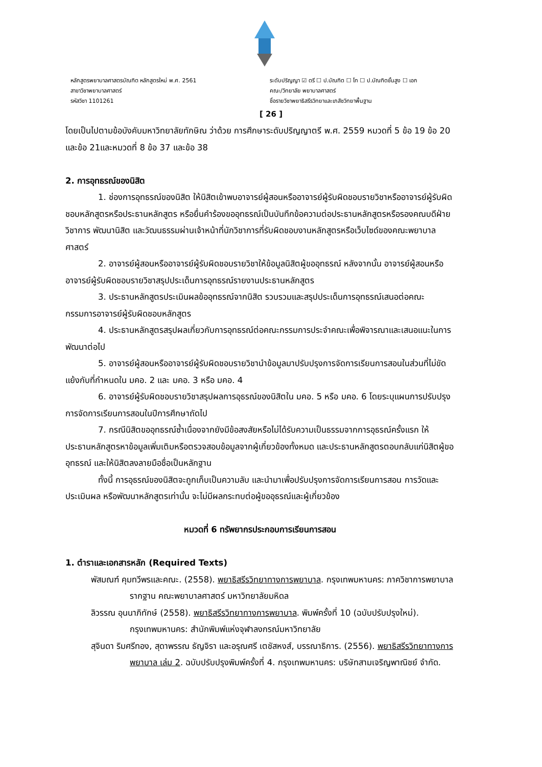หลักสูตรพยาบาลศาสตรบัณฑิต หลักสูตรใหม่ พ.ศ. 2561
สาขาวิชาพยาบาลศาสตร์
รหัสวิชา 1101261
ระดับปริญญา ☑ ตรี ☐ ป.บัณฑิต ☐ โท ☐ ป.บัณฑิตชั้นสูง ☐ เอก
คณะ/วิทยาลัย พยาบาลศาสตร์
ชื่อรายวิชาพยาธิสรีรวิทยาและเภสัชวิทยาพื้นฐาน
[ 26 ]
โดยเป็นไปตามข้อบังคับมหาวิทยาลัยทักษิณ ว่าด้วย การศึกษาระดับปริญญาตรี พ.ศ. 2559 หมวดที่ 5 ข้อ 19 ข้อ 20 และข้อ 21และหมวดที่ 8 ข้อ 37 และข้อ 38
2. การอุทธรณ์ของนิสิต
1. ช่องการอุทธรณ์ของนิสิต ให้นิสิตเข้าพบอาจารย์ผู้สอนหรืออาจารย์ผู้รับผิดชอบรายวิชาหรืออาจารย์ผู้รับผิดชอบหลักสูตรหรือประธานหลักสูตร หรือยื่นคำร้องขออุทธรณ์เป็นบันทึกข้อความต่อประธานหลักสูตรหรือรองคณบดีฝ่ายวิชาการ พัฒนานิสิต และวัฒนธรรมผ่านเจ้าหน้าที่นักวิชาการที่รับผิดชอบงานหลักสูตรหรือเว็บไซด์ของคณะพยาบาลศาสตร์
2. อาจารย์ผู้สอนหรืออาจารย์ผู้รับผิดชอบรายวิชาให้ข้อมูลนิสิตผู้ขออุทธรณ์ หลังจากนั้น อาจารย์ผู้สอนหรืออาจารย์ผู้รับผิดชอบรายวิชาสรุปประเด็นการอุทธรณ์รายงานประธานหลักสูตร
3. ประธานหลักสูตรประเมินผลข้ออุทธรณ์จากนิสิต รวบรวมและสรุปประเด็นการอุทธรณ์เสนอต่อคณะกรรมการอาจารย์ผู้รับผิดชอบหลักสูตร
4. ประธานหลักสูตรสรุปผลเกี่ยวกับการอุทธรณ์ต่อคณะกรรมการประจำคณะเพื่อพิจารณาและเสนอแนะในการพัฒนาต่อไป
5. อาจารย์ผู้สอนหรืออาจารย์ผู้รับผิดชอบรายวิชานำข้อมูลมาปรับปรุงการจัดการเรียนการสอนในส่วนที่ไม่ขัดแย้งกับที่กำหนดใน มคอ. 2 และ มคอ. 3 หรือ มคอ. 4
6. อาจารย์ผู้รับผิดชอบรายวิชาสรุปผลการอุธรณ์ของนิสิตใน มคอ. 5 หรือ มคอ. 6 โดยระบุแผนการปรับปรุงการจัดการเรียนการสอนในปีการศึกษาถัดไป
7. กรณีนิสิตขออุทธรณ์ซ้ำเนื่องจากยังมีข้อสงสัยหรือไม่ได้รับความเป็นธรรมจากการอุธรณ์ครั้งแรก ให้ประธานหลักสูตรหาข้อมูลเพิ่มเติมหรือตรวจสอบข้อมูลจากผู้เกี่ยวข้องทั้งหมด และประธานหลักสูตรตอบกลับแก่นิสิตผู้ขออุทธรณ์ และให้นิสิตลงลายมือชื่อเป็นหลักฐาน
ทั้งนี้ การอุธรณ์ของนิสิตจะถูกเก็บเป็นความลับ และนำมาเพื่อปรับปรุงการจัดการเรียนการสอน การวัดและประเมินผล หรือพัฒนาหลักสูตรเท่านั้น จะไม่มีผลกระทบต่อผู้ขออุธรณ์และผู้เกี่ยวข้อง
หมวดที่ 6 ทรัพยากรประกอบการเรียนการสอน
1. ตำราและเอกสารหลัก (Required Texts)
พัสมณฑ์ คุมทวีพรและคณะ. (2558). พยาธิสรีรวิทยาทางการพยาบาล. กรุงเทพมหานคร: ภาควิชาการพยาบาลรากฐาน คณะพยาบาลศาสตร์ มหาวิทยาลัยมหิดล
ลิวรรณ อุนนาภิทักษ์ (2558). พยาธิสรีรวิทยาทางการพยาบาล. พิมพ์ครั้งที่ 10 (ฉบับปรับปรุงใหม่). กรุงเทพมหานคร: สำนักพิมพ์แห่งจุฬาลงกรณ์มหาวิทยาลัย
สุจินดา ริมศรีทอง, สุดาพรรณ ธัญจิรา และอรุณศรี เตชัสหงส์, บรรณาธิการ. (2556). พยาธิสรีรวิทยาทางการพยาบาล เล่ม 2. ฉบับปรับปรุงพิมพ์ครั้งที่ 4. กรุงเทพมหานคร: บริษัทสามเจริญพาณิชย์ จำกัด.